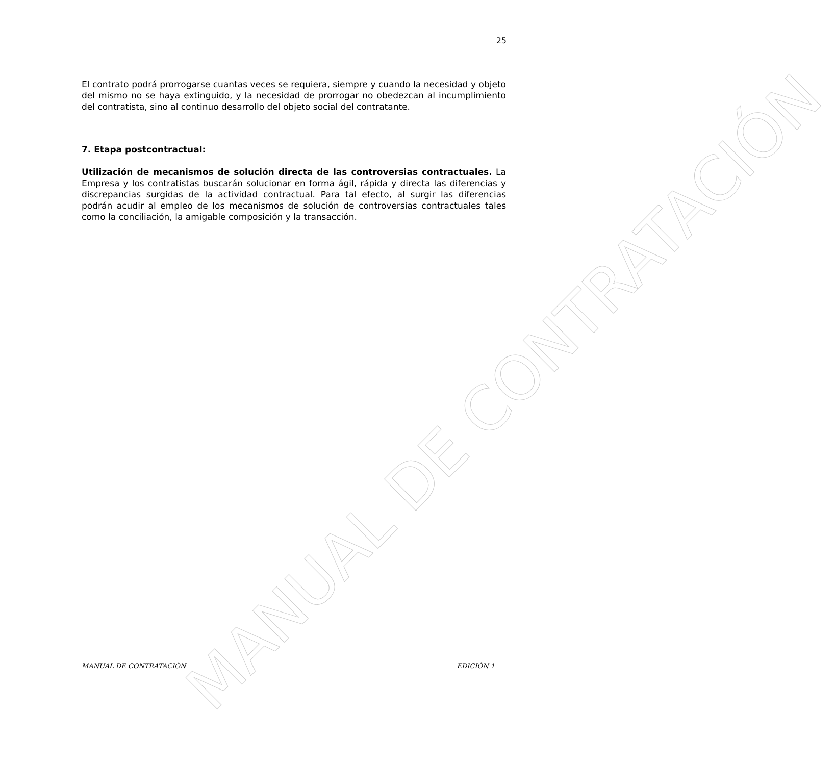25
El contrato podrá prorrogarse cuantas veces se requiera, siempre y cuando la necesidad y objeto del mismo no se haya extinguido, y la necesidad de prorrogar no obedezcan al incumplimiento del contratista, sino al continuo desarrollo del objeto social del contratante.
7. Etapa postcontractual:
Utilización de mecanismos de solución directa de las controversias contractuales. La Empresa y los contratistas buscarán solucionar en forma ágil, rápida y directa las diferencias y discrepancias surgidas de la actividad contractual. Para tal efecto, al surgir las diferencias podrán acudir al empleo de los mecanismos de solución de controversias contractuales tales como la conciliación, la amigable composición y la transacción.
MANUAL DE CONTRATACIÓN
MANUAL DE CONTRATACIÓN EDICIÓN 1